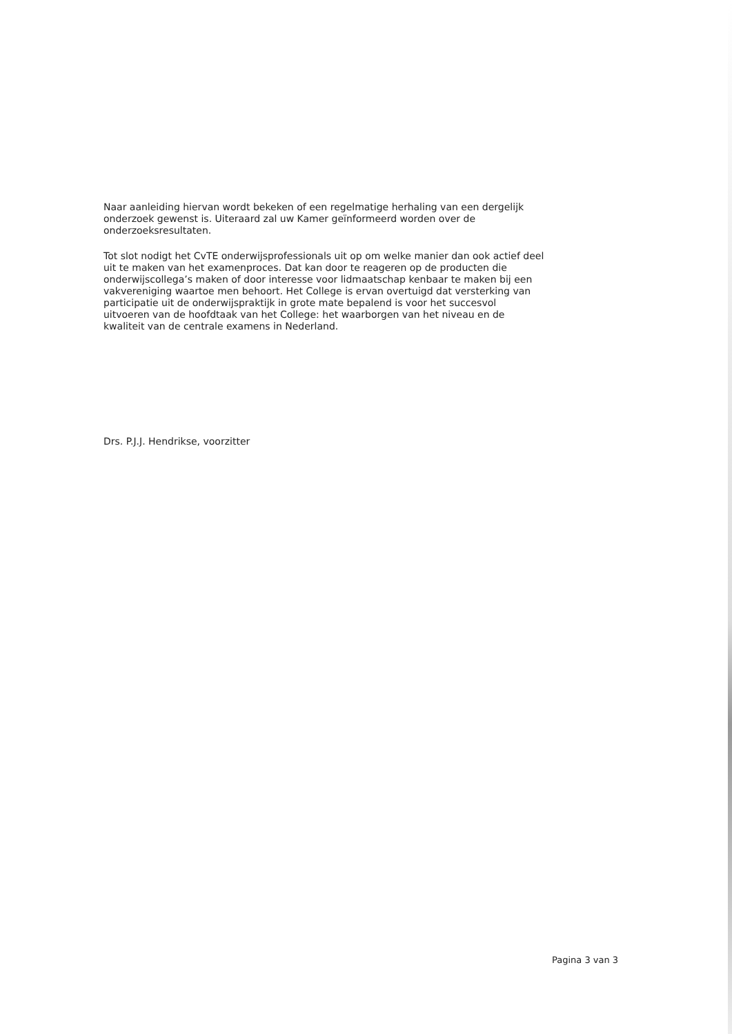Naar aanleiding hiervan wordt bekeken of een regelmatige herhaling van een dergelijk onderzoek gewenst is. Uiteraard zal uw Kamer geïnformeerd worden over de onderzoeksresultaten.
Tot slot nodigt het CvTE onderwijsprofessionals uit op om welke manier dan ook actief deel uit te maken van het examenproces. Dat kan door te reageren op de producten die onderwijscollega’s maken of door interesse voor lidmaatschap kenbaar te maken bij een vakvereniging waartoe men behoort. Het College is ervan overtuigd dat versterking van participatie uit de onderwijspraktijk in grote mate bepalend is voor het succesvol uitvoeren van de hoofdtaak van het College: het waarborgen van het niveau en de kwaliteit van de centrale examens in Nederland.
Drs. P.J.J. Hendrikse, voorzitter
Pagina 3 van 3